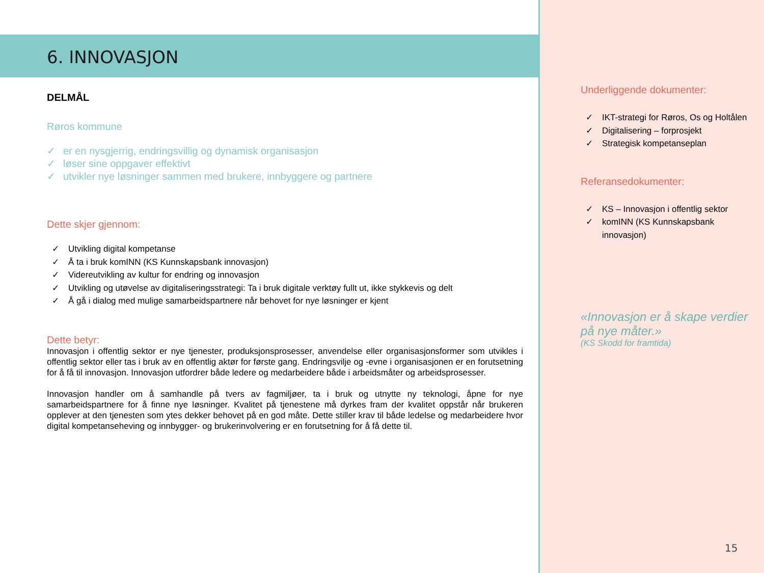6. INNOVASJON
DELMÅL
Røros kommune
✓ er en nysgjerrig, endringsvillig og dynamisk organisasjon
✓ løser sine oppgaver effektivt
✓ utvikler nye løsninger sammen med brukere, innbyggere og partnere
Dette skjer gjennom:
✓ Utvikling digital kompetanse
✓ Å ta i bruk komINN (KS Kunnskapsbank innovasjon)
✓ Videreutvikling av kultur for endring og innovasjon
✓ Utvikling og utøvelse av digitaliseringsstrategi: Ta i bruk digitale verktøy fullt ut, ikke stykkevis og delt
✓ Å gå i dialog med mulige samarbeidspartnere når behovet for nye løsninger er kjent
Dette betyr:
Innovasjon i offentlig sektor er nye tjenester, produksjonsprosesser, anvendelse eller organisasjonsformer som utvikles i offentlig sektor eller tas i bruk av en offentlig aktør for første gang. Endringsvilje og -evne i organisasjonen er en forutsetning for å få til innovasjon. Innovasjon utfordrer både ledere og medarbeidere både i arbeidsmåter og arbeidsprosesser.
Innovasjon handler om å samhandle på tvers av fagmiljøer, ta i bruk og utnytte ny teknologi, åpne for nye samarbeidspartnere for å finne nye løsninger. Kvalitet på tjenestene må dyrkes fram der kvalitet oppstår når brukeren opplever at den tjenesten som ytes dekker behovet på en god måte. Dette stiller krav til både ledelse og medarbeidere hvor digital kompetanseheving og innbygger- og brukerinvolvering er en forutsetning for å få dette til.
Underliggende dokumenter:
✓ IKT-strategi for Røros, Os og Holtålen
✓ Digitalisering – forprosjekt
✓ Strategisk kompetanseplan
Referansedokumenter:
✓ KS – Innovasjon i offentlig sektor
✓ komINN (KS Kunnskapsbank innovasjon)
«Innovasjon er å skape verdier på nye måter.»
(KS Skodd for framtida)
15